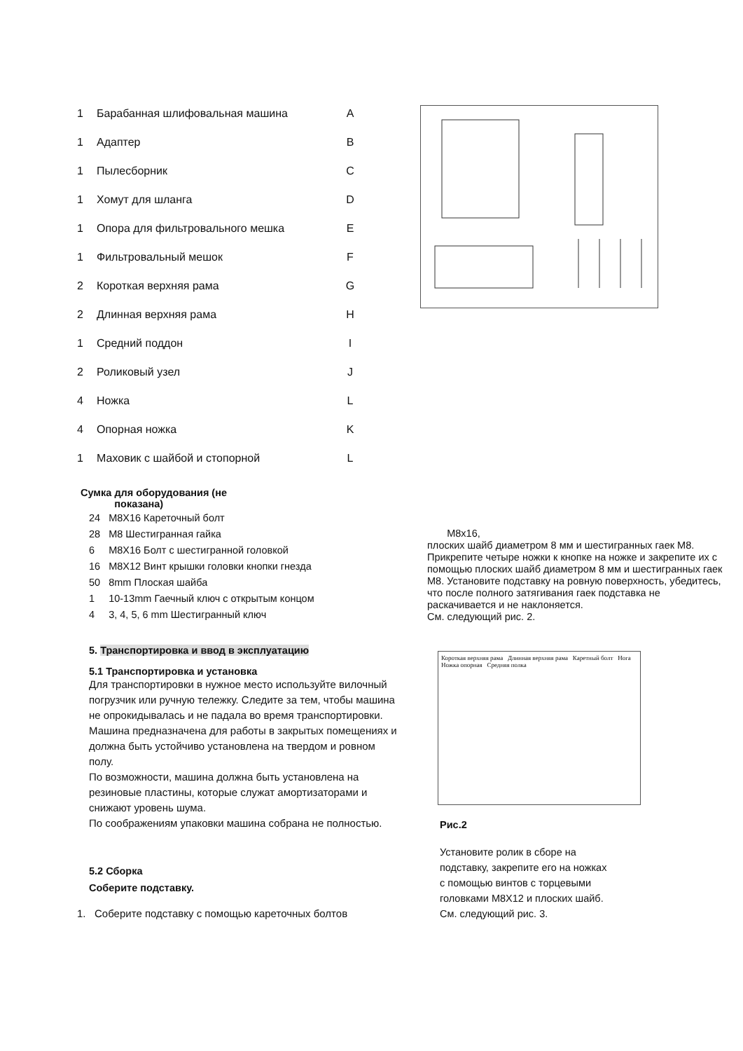| 1 | Барабанная шлифовальная машина | A |
| 1 | Адаптер | B |
| 1 | Пылесборник | C |
| 1 | Хомут для шланга | D |
| 1 | Опора для фильтровального мешка | E |
| 1 | Фильтровальный мешок | F |
| 2 | Короткая верхняя рама | G |
| 2 | Длинная верхняя рама | H |
| 1 | Средний поддон | I |
| 2 | Роликовый узел | J |
| 4 | Ножка | L |
| 4 | Опорная ножка | K |
| 1 | Маховик с шайбой и стопорной | L |
Сумка для оборудования (не
показана)
| 24 | M8X16 Кареточный болт |
| 28 | M8 Шестигранная гайка |
| 6 | M8X16 Болт с шестигранной головкой |
| 16 | M8X12 Винт крышки головки кнопки гнезда |
| 50 | 8mm Плоская шайба |
| 1 | 10-13mm Гаечный ключ с открытым концом |
| 4 | 3, 4, 5, 6 mm Шестигранный ключ |
5. Транспортировка и ввод в эксплуатацию
5.1 Транспортировка и установка
Для транспортировки в нужное место используйте вилочный погрузчик или ручную тележку. Следите за тем, чтобы машина не опрокидывалась и не падала во время транспортировки.
Машина предназначена для работы в закрытых помещениях и должна быть устойчиво установлена на твердом и ровном полу.
По возможности, машина должна быть установлена на резиновые пластины, которые служат амортизаторами и снижают уровень шума.
По соображениям упаковки машина собрана не полностью.
5.2 Сборка
Соберите подставку.
1. Соберите подставку с помощью кареточных болтов
M8x16,
плоских шайб диаметром 8 мм и шестигранных гаек M8. Прикрепите четыре ножки к кнопке на ножке и закрепите их с помощью плоских шайб диаметром 8 мм и шестигранных гаек M8. Установите подставку на ровную поверхность, убедитесь, что после полного затягивания гаек подставка не раскачивается и не наклоняется.
См. следующий рис. 2.
Короткая верхняя рама Длинная верхняя рама Каретный болт Нога Ножка опорная Средняя полка
Рис.2
Установите ролик в сборе на подставку, закрепите его на ножках с помощью винтов с торцевыми головками M8X12 и плоских шайб. См. следующий рис. 3.